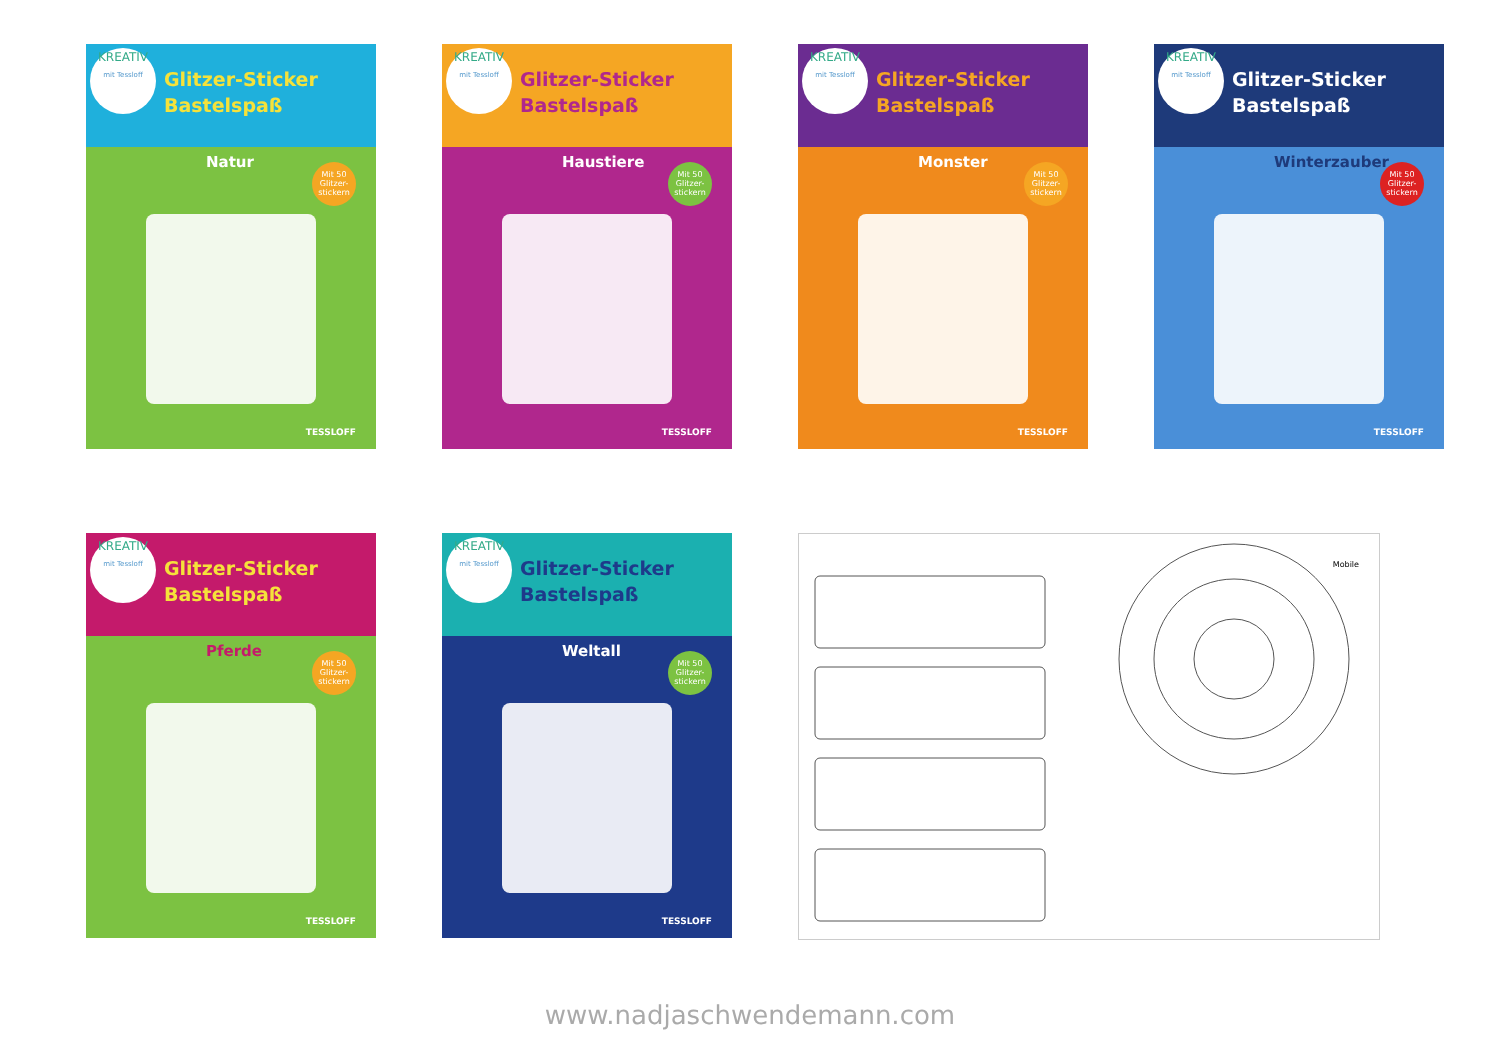KREATIV mit Tessloff Glitzer-Sticker
Bastelspaß
Natur
Mit 50 Glitzer-stickern
TESSLOFF
KREATIV mit Tessloff Glitzer-Sticker
Bastelspaß
Haustiere
Mit 50 Glitzer-stickern
TESSLOFF
KREATIV mit Tessloff Glitzer-Sticker
Bastelspaß
Monster
Mit 50 Glitzer-stickern
TESSLOFF
KREATIV mit Tessloff Glitzer-Sticker
Bastelspaß
Winterzauber
Mit 50 Glitzer-stickern
TESSLOFF
KREATIV mit Tessloff Glitzer-Sticker
Bastelspaß
Pferde
Mit 50 Glitzer-stickern
TESSLOFF
KREATIV mit Tessloff Glitzer-Sticker
Bastelspaß
Weltall
Mit 50 Glitzer-stickern
TESSLOFF
Mobile
www.nadjaschwendemann.com